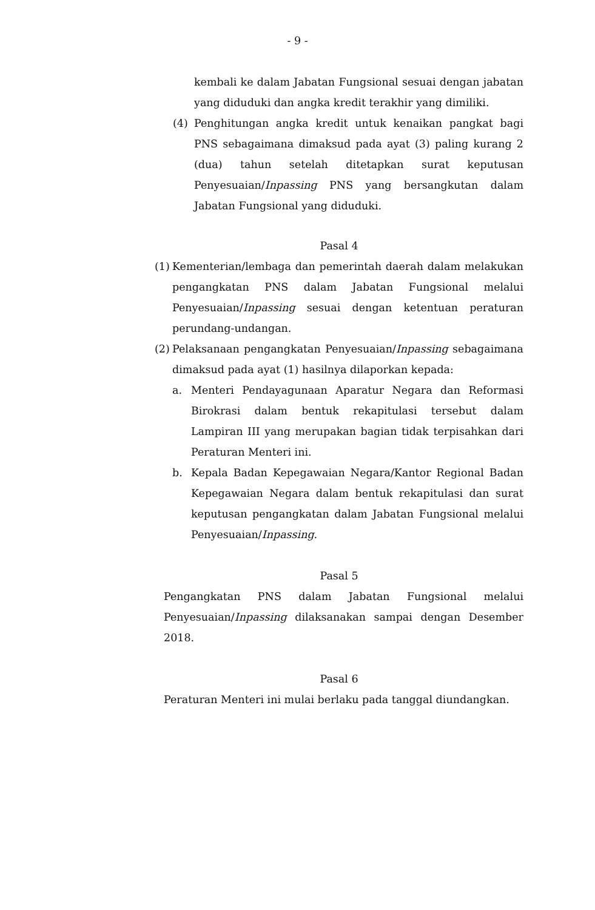- 9 -
kembali ke dalam Jabatan Fungsional sesuai dengan jabatan yang diduduki dan angka kredit terakhir yang dimiliki.
(4)
Penghitungan angka kredit untuk kenaikan pangkat bagi PNS sebagaimana dimaksud pada ayat (3) paling kurang 2 (dua) tahun setelah ditetapkan surat keputusan Penyesuaian/Inpassing PNS yang bersangkutan dalam Jabatan Fungsional yang diduduki.
Pasal 4
(1)
Kementerian/lembaga dan pemerintah daerah dalam melakukan pengangkatan PNS dalam Jabatan Fungsional melalui Penyesuaian/Inpassing sesuai dengan ketentuan peraturan perundang-undangan.
(2)
Pelaksanaan pengangkatan Penyesuaian/Inpassing sebagaimana dimaksud pada ayat (1) hasilnya dilaporkan kepada:
a. Menteri Pendayagunaan Aparatur Negara dan Reformasi Birokrasi dalam bentuk rekapitulasi tersebut dalam Lampiran III yang merupakan bagian tidak terpisahkan dari Peraturan Menteri ini.
b. Kepala Badan Kepegawaian Negara/Kantor Regional Badan Kepegawaian Negara dalam bentuk rekapitulasi dan surat keputusan pengangkatan dalam Jabatan Fungsional melalui Penyesuaian/Inpassing.
Pasal 5
Pengangkatan PNS dalam Jabatan Fungsional melalui Penyesuaian/Inpassing dilaksanakan sampai dengan Desember 2018.
Pasal 6
Peraturan Menteri ini mulai berlaku pada tanggal diundangkan.